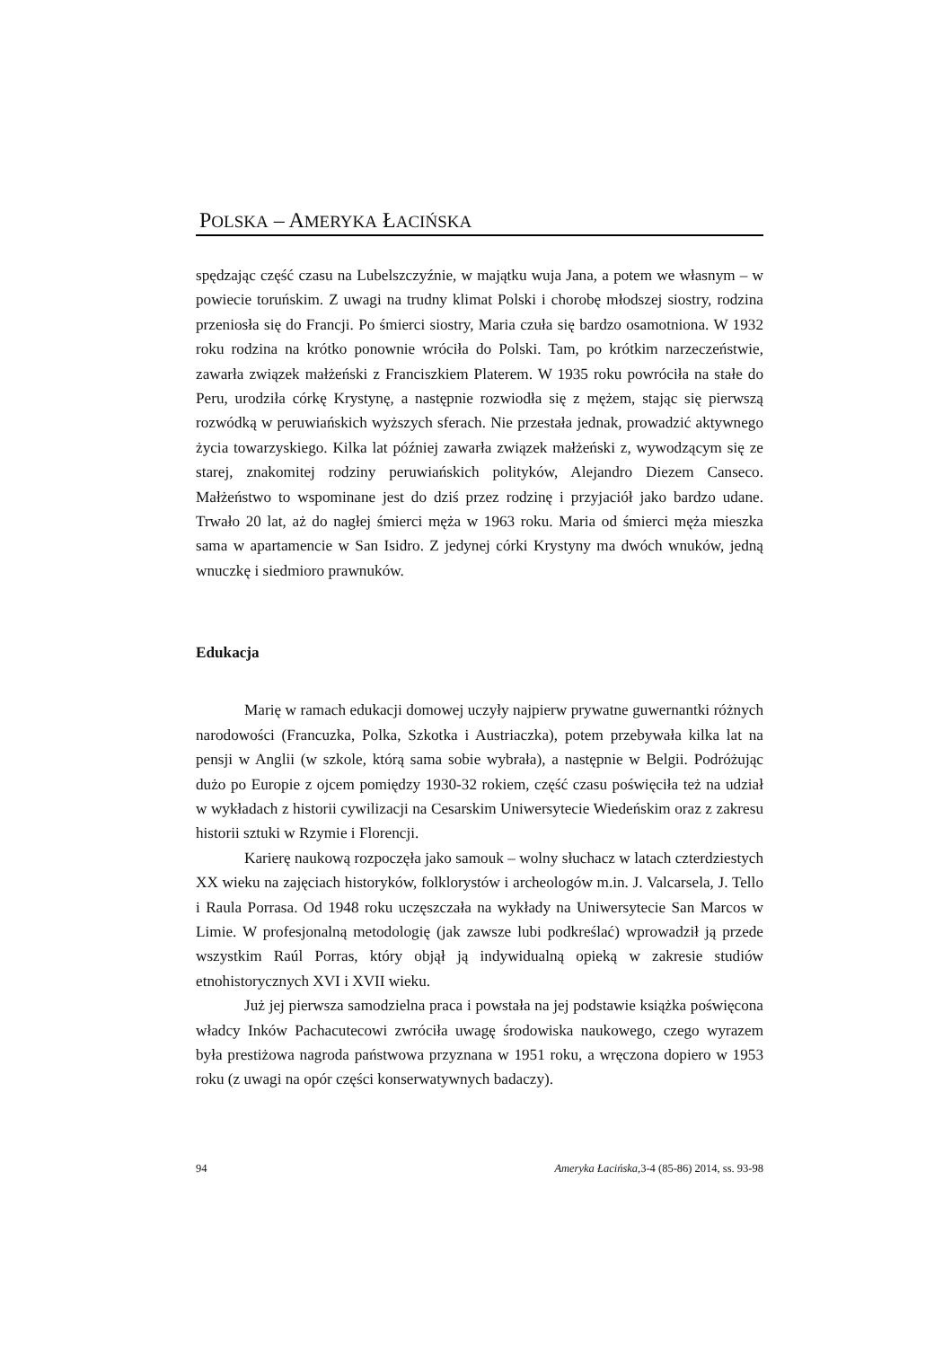POLSKA – AMERYKA ŁACIŃSKA
spędzając część czasu na Lubelszczyźnie, w majątku wuja Jana, a potem we własnym – w powiecie toruńskim. Z uwagi na trudny klimat Polski i chorobę młodszej siostry, rodzina przeniosła się do Francji. Po śmierci siostry, Maria czuła się bardzo osamotniona. W 1932 roku rodzina na krótko ponownie wróciła do Polski. Tam, po krótkim narzeczeństwie, zawarła związek małżeński z Franciszkiem Platerem. W 1935 roku powróciła na stałe do Peru, urodziła córkę Krystynę, a następnie rozwiodła się z mężem, stając się pierwszą rozwódką w peruwiańskich wyższych sferach. Nie przestała jednak, prowadzić aktywnego życia towarzyskiego. Kilka lat później zawarła związek małżeński z, wywodzącym się ze starej, znakomitej rodziny peruwiańskich polityków, Alejandro Diezem Canseco. Małżeństwo to wspominane jest do dziś przez rodzinę i przyjaciół jako bardzo udane. Trwało 20 lat, aż do nagłej śmierci męża w 1963 roku. Maria od śmierci męża mieszka sama w apartamencie w San Isidro. Z jedynej córki Krystyny ma dwóch wnuków, jedną wnuczkę i siedmioro prawnuków.
Edukacja
Marię w ramach edukacji domowej uczyły najpierw prywatne guwernantki różnych narodowości (Francuzka, Polka, Szkotka i Austriaczka), potem przebywała kilka lat na pensji w Anglii (w szkole, którą sama sobie wybrała), a następnie w Belgii. Podróżując dużo po Europie z ojcem pomiędzy 1930-32 rokiem, część czasu poświęciła też na udział w wykładach z historii cywilizacji na Cesarskim Uniwersytecie Wiedeńskim oraz z zakresu historii sztuki w Rzymie i Florencji.
Karierę naukową rozpoczęła jako samouk – wolny słuchacz w latach czterdziestych XX wieku na zajęciach historyków, folklorystów i archeologów m.in. J. Valcarsela, J. Tello i Raula Porrasa. Od 1948 roku uczęszczała na wykłady na Uniwersytecie San Marcos w Limie. W profesjonalną metodologię (jak zawsze lubi podkreślać) wprowadził ją przede wszystkim Raúl Porras, który objął ją indywidualną opieką w zakresie studiów etnohistorycznych XVI i XVII wieku.
Już jej pierwsza samodzielna praca i powstała na jej podstawie książka poświęcona władcy Inków Pachacutecowi zwróciła uwagę środowiska naukowego, czego wyrazem była prestiżowa nagroda państwowa przyznana w 1951 roku, a wręczona dopiero w 1953 roku (z uwagi na opór części konserwatywnych badaczy).
94 Ameryka Łacińska,3-4 (85-86) 2014, ss. 93-98